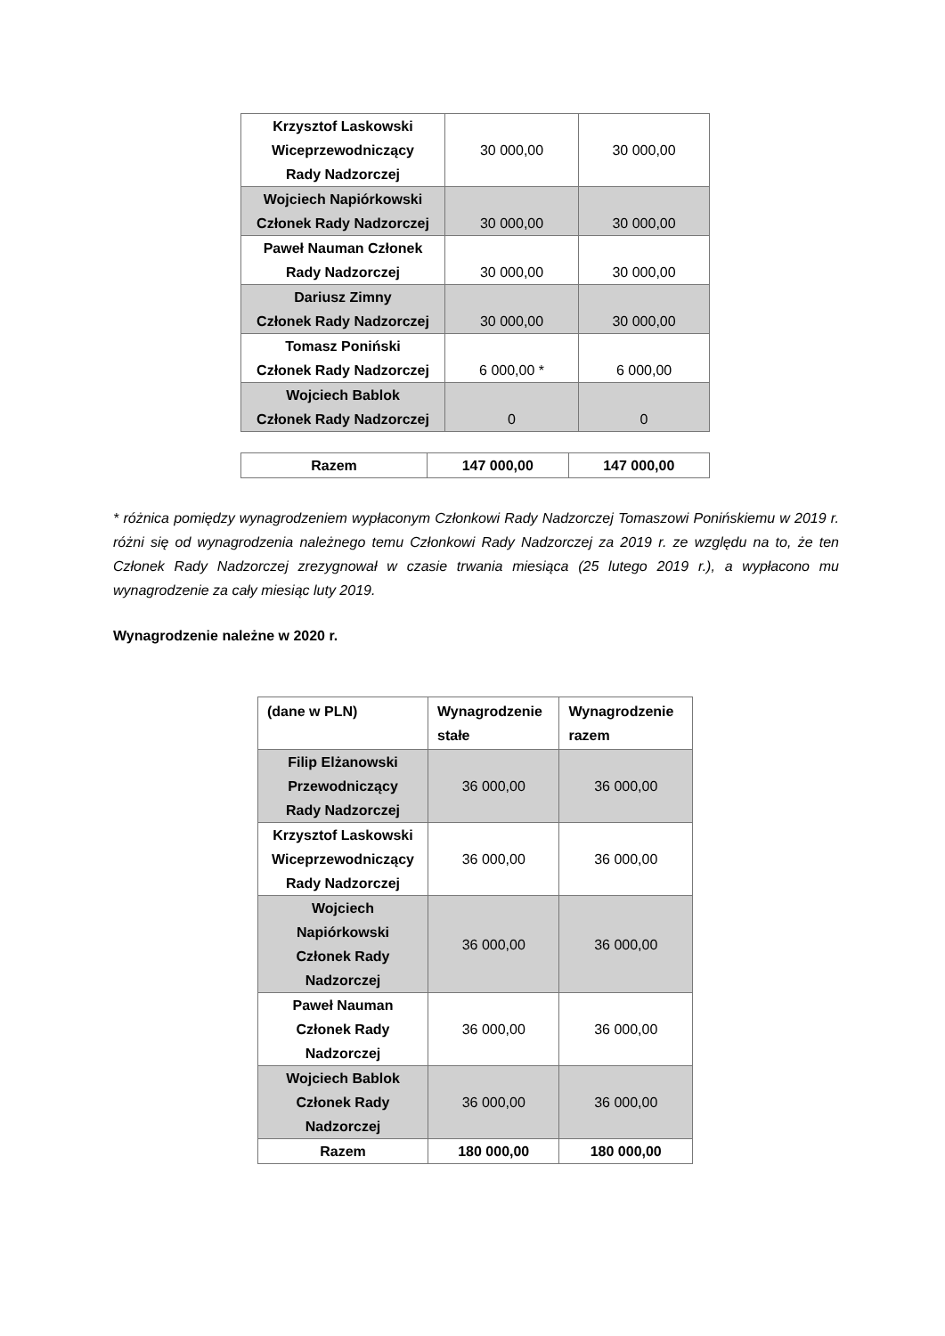| Krzysztof Laskowski Wiceprzewodniczący Rady Nadzorczej | 30 000,00 | 30 000,00 |
| Wojciech Napiórkowski Członek Rady Nadzorczej | 30 000,00 | 30 000,00 |
| Paweł Nauman Członek Rady Nadzorczej | 30 000,00 | 30 000,00 |
| Dariusz Zimny Członek Rady Nadzorczej | 30 000,00 | 30 000,00 |
| Tomasz Poniński Członek Rady Nadzorczej | 6 000,00 * | 6 000,00 |
| Wojciech Bablok Członek Rady Nadzorczej | 0 | 0 |
| Razem | 147 000,00 | 147 000,00 |
* różnica pomiędzy wynagrodzeniem wypłaconym Członkowi Rady Nadzorczej Tomaszowi Ponińskiemu w 2019 r. różni się od wynagrodzenia należnego temu Członkowi Rady Nadzorczej za 2019 r. ze względu na to, że ten Członek Rady Nadzorczej zrezygnował w czasie trwania miesiąca (25 lutego 2019 r.), a wypłacono mu wynagrodzenie za cały miesiąc luty 2019.
Wynagrodzenie należne w 2020 r.
| (dane w PLN) | Wynagrodzenie stałe | Wynagrodzenie razem |
| --- | --- | --- |
| Filip Elżanowski Przewodniczący Rady Nadzorczej | 36 000,00 | 36 000,00 |
| Krzysztof Laskowski Wiceprzewodniczący Rady Nadzorczej | 36 000,00 | 36 000,00 |
| Wojciech Napiórkowski Członek Rady Nadzorczej | 36 000,00 | 36 000,00 |
| Paweł Nauman Członek Rady Nadzorczej | 36 000,00 | 36 000,00 |
| Wojciech Bablok Członek Rady Nadzorczej | 36 000,00 | 36 000,00 |
| Razem | 180 000,00 | 180 000,00 |